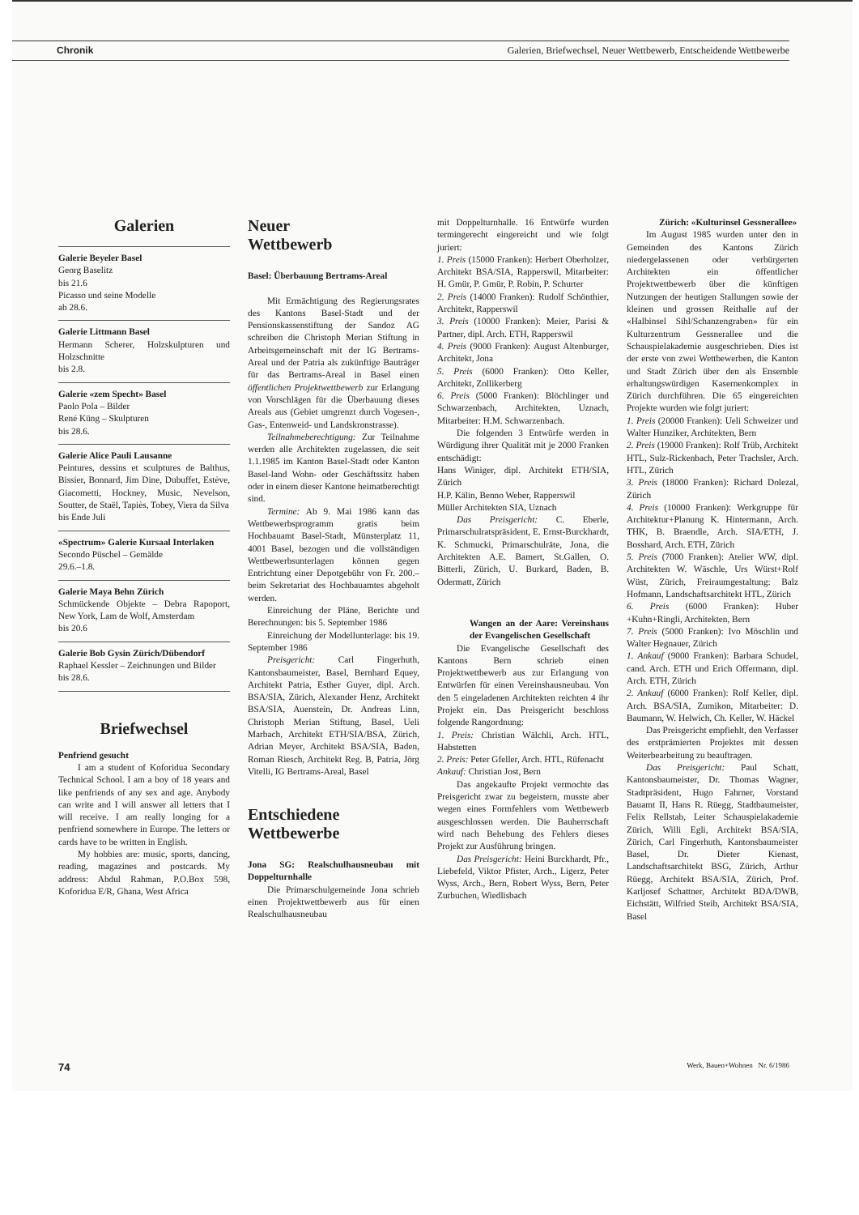Chronik Galerien, Briefwechsel, Neuer Wettbewerb, Entscheidende Wettbewerbe
Galerien
Galerie Beyeler Basel
Georg Baselitz
bis 21.6
Picasso und seine Modelle
ab 28.6.
Galerie Littmann Basel
Hermann Scherer, Holzskulpturen und Holzschnitte
bis 2.8.
Galerie «zem Specht» Basel
Paolo Pola – Bilder
René Küng – Skulpturen
bis 28.6.
Galerie Alice Pauli Lausanne
Peintures, dessins et sculptures de Balthus, Bissier, Bonnard, Jim Dine, Dubuffet, Estève, Giacometti, Hockney, Music, Nevelson, Soutter, de Staël, Tapiès, Tobey, Viera da Silva
bis Ende Juli
«Spectrum» Galerie Kursaal Interlaken
Secondo Püschel – Gemälde
29.6.–1.8.
Galerie Maya Behn Zürich
Schmückende Objekte – Debra Rapoport, New York, Lam de Wolf, Amsterdam
bis 20.6
Galerie Bob Gysin Zürich/Dübendorf
Raphael Kessler – Zeichnungen und Bilder
bis 28.6.
Briefwechsel
Penfriend gesucht
I am a student of Koforidua Secondary Technical School. I am a boy of 18 years and like penfriends of any sex and age. Anybody can write and I will answer all letters that I will receive. I am really longing for a penfriend somewhere in Europe. The letters or cards have to be written in English.
My hobbies are: music, sports, dancing, reading, magazines and postcards. My address: Abdul Rahman, P.O.Box 598, Koforidua E/R, Ghana, West Africa
Neuer
Wettbewerb
Basel: Überbauung Bertrams-Areal
Mit Ermächtigung des Regierungsrates des Kantons Basel-Stadt und der Pensionskassenstiftung der Sandoz AG schreiben die Christoph Merian Stiftung in Arbeitsgemeinschaft mit der IG Bertrams-Areal und der Patria als zukünftige Bauträger für das Bertrams-Areal in Basel einen öffentlichen Projektwettbewerb zur Erlangung von Vorschlägen für die Überbauung dieses Areals aus (Gebiet umgrenzt durch Vogesen-, Gas-, Entenweid- und Landskronstrasse).
Teilnahmeberechtigung: Zur Teilnahme werden alle Architekten zugelassen, die seit 1.1.1985 im Kanton Basel-Stadt oder Kanton Basel-land Wohn- oder Geschäftssitz haben oder in einem dieser Kantone heimatberechtigt sind.
Termine: Ab 9. Mai 1986 kann das Wettbewerbsprogramm gratis beim Hochbauamt Basel-Stadt, Münsterplatz 11, 4001 Basel, bezogen und die vollständigen Wettbewerbsunterlagen können gegen Entrichtung einer Depotgebühr von Fr. 200.– beim Sekretariat des Hochbauamtes abgeholt werden.
Einreichung der Pläne, Berichte und Berechnungen: bis 5. September 1986
Einreichung der Modellunterlage: bis 19. September 1986
Preisgericht: Carl Fingerhuth, Kantonsbaumeister, Basel, Bernhard Equey, Architekt Patria, Esther Guyer, dipl. Arch. BSA/SIA, Zürich, Alexander Henz, Architekt BSA/SIA, Auenstein, Dr. Andreas Linn, Christoph Merian Stiftung, Basel, Ueli Marbach, Architekt ETH/SIA/BSA, Zürich, Adrian Meyer, Architekt BSA/SIA, Baden, Roman Riesch, Architekt Reg. B, Patria, Jörg Vitelli, IG Bertrams-Areal, Basel
Entschiedene Wettbewerbe
Jona SG: Realschulhausneubau mit Doppelturnhalle
Die Primarschulgemeinde Jona schrieb einen Projektwettbewerb aus für einen Realschulhausneubau
mit Doppelturnhalle. 16 Entwürfe wurden termingerecht eingereicht und wie folgt juriert:
1. Preis (15000 Franken): Herbert Oberholzer, Architekt BSA/SIA, Rapperswil, Mitarbeiter: H. Gmür, P. Gmür, P. Robin, P. Schurter
2. Preis (14000 Franken): Rudolf Schönthier, Architekt, Rapperswil
3. Preis (10000 Franken): Meier, Parisi & Partner, dipl. Arch. ETH, Rapperswil
4. Preis (9000 Franken): August Altenburger, Architekt, Jona
5. Preis (6000 Franken): Otto Keller, Architekt, Zollikerberg
6. Preis (5000 Franken): Blöchlinger und Schwarzenbach, Architekten, Uznach, Mitarbeiter: H.M. Schwarzenbach.
Die folgenden 3 Entwürfe werden in Würdigung ihrer Qualität mit je 2000 Franken entschädigt:
Hans Winiger, dipl. Architekt ETH/SIA, Zürich
H.P. Kälin, Benno Weber, Rapperswil
Müller Architekten SIA, Uznach
Das Preisgericht: C. Eberle, Primarschulratspräsident, E. Ernst-Burckhardt, K. Schmucki, Primarschulräte, Jona, die Architekten A.E. Bamert, St.Gallen, O. Bitterli, Zürich, U. Burkard, Baden, B. Odermatt, Zürich
Wangen an der Aare: Vereinshaus der Evangelischen Gesellschaft
Die Evangelische Gesellschaft des Kantons Bern schrieb einen Projektwettbewerb aus zur Erlangung von Entwürfen für einen Vereinshausneubau. Von den 5 eingeladenen Architekten reichten 4 ihr Projekt ein. Das Preisgericht beschloss folgende Rangordnung:
1. Preis: Christian Wälchli, Arch. HTL, Habstetten
2. Preis: Peter Gfeller, Arch. HTL, Rüfenacht
Ankauf: Christian Jost, Bern
Das angekaufte Projekt vermochte das Preisgericht zwar zu begeistern, musste aber wegen eines Formfehlers vom Wettbewerb ausgeschlossen werden. Die Bauherrschaft wird nach Behebung des Fehlers dieses Projekt zur Ausführung bringen.
Das Preisgericht: Heini Burckhardt, Pfr., Liebefeld, Viktor Pfister, Arch., Ligerz, Peter Wyss, Arch., Bern, Robert Wyss, Bern, Peter Zurbuchen, Wiedlisbach
Zürich: «Kulturinsel Gessnerallee»
Im August 1985 wurden unter den in Gemeinden des Kantons Zürich niedergelassenen oder verbürgerten Architekten ein öffentlicher Projektwettbewerb über die künftigen Nutzungen der heutigen Stallungen sowie der kleinen und grossen Reithalle auf der «Halbinsel Sihl/Schanzengraben» für ein Kulturzentrum Gessnerallee und die Schauspielakademie ausgeschrieben. Dies ist der erste von zwei Wettbewerben, die Kanton und Stadt Zürich über den als Ensemble erhaltungswürdigen Kasernenkomplex in Zürich durchführen. Die 65 eingereichten Projekte wurden wie folgt juriert:
1. Preis (20000 Franken): Ueli Schweizer und Walter Hunziker, Architekten, Bern
2. Preis (19000 Franken): Rolf Trüb, Architekt HTL, Sulz-Rickenbach, Peter Trachsler, Arch. HTL, Zürich
3. Preis (18000 Franken): Richard Dolezal, Zürich
4. Preis (10000 Franken): Werkgruppe für Architektur+Planung K. Hintermann, Arch. THK, B. Braendle, Arch. SIA/ETH, J. Bosshard, Arch. ETH, Zürich
5. Preis (7000 Franken): Atelier WW, dipl. Architekten W. Wäschle, Urs Würst+Rolf Wüst, Zürich, Freiraumgestaltung: Balz Hofmann, Landschaftsarchitekt HTL, Zürich
6. Preis (6000 Franken): Huber +Kuhn+Ringli, Architekten, Bern
7. Preis (5000 Franken): Ivo Möschlin und Walter Hegnauer, Zürich
1. Ankauf (9000 Franken): Barbara Schudel, cand. Arch. ETH und Erich Offermann, dipl. Arch. ETH, Zürich
2. Ankauf (6000 Franken): Rolf Keller, dipl. Arch. BSA/SIA, Zumikon, Mitarbeiter: D. Baumann, W. Helwich, Ch. Keller, W. Häckel
Das Preisgericht empfiehlt, den Verfasser des erstprämierten Projektes mit dessen Weiterbearbeitung zu beauftragen.
Das Preisgericht: Paul Schatt, Kantonsbaumeister, Dr. Thomas Wagner, Stadtpräsident, Hugo Fahrner, Vorstand Bauamt II, Hans R. Rüegg, Stadtbaumeister, Felix Rellstab, Leiter Schauspielakademie Zürich, Willi Egli, Architekt BSA/SIA, Zürich, Carl Fingerhuth, Kantonsbaumeister Basel, Dr. Dieter Kienast, Landschaftsarchitekt BSG, Zürich, Arthur Rüegg, Architekt BSA/SIA, Zürich, Prof. Karljosef Schattner, Architekt BDA/DWB, Eichstätt, Wilfried Steib, Architekt BSA/SIA, Basel
74 Werk, Bauen+Wohnen Nr. 6/1986